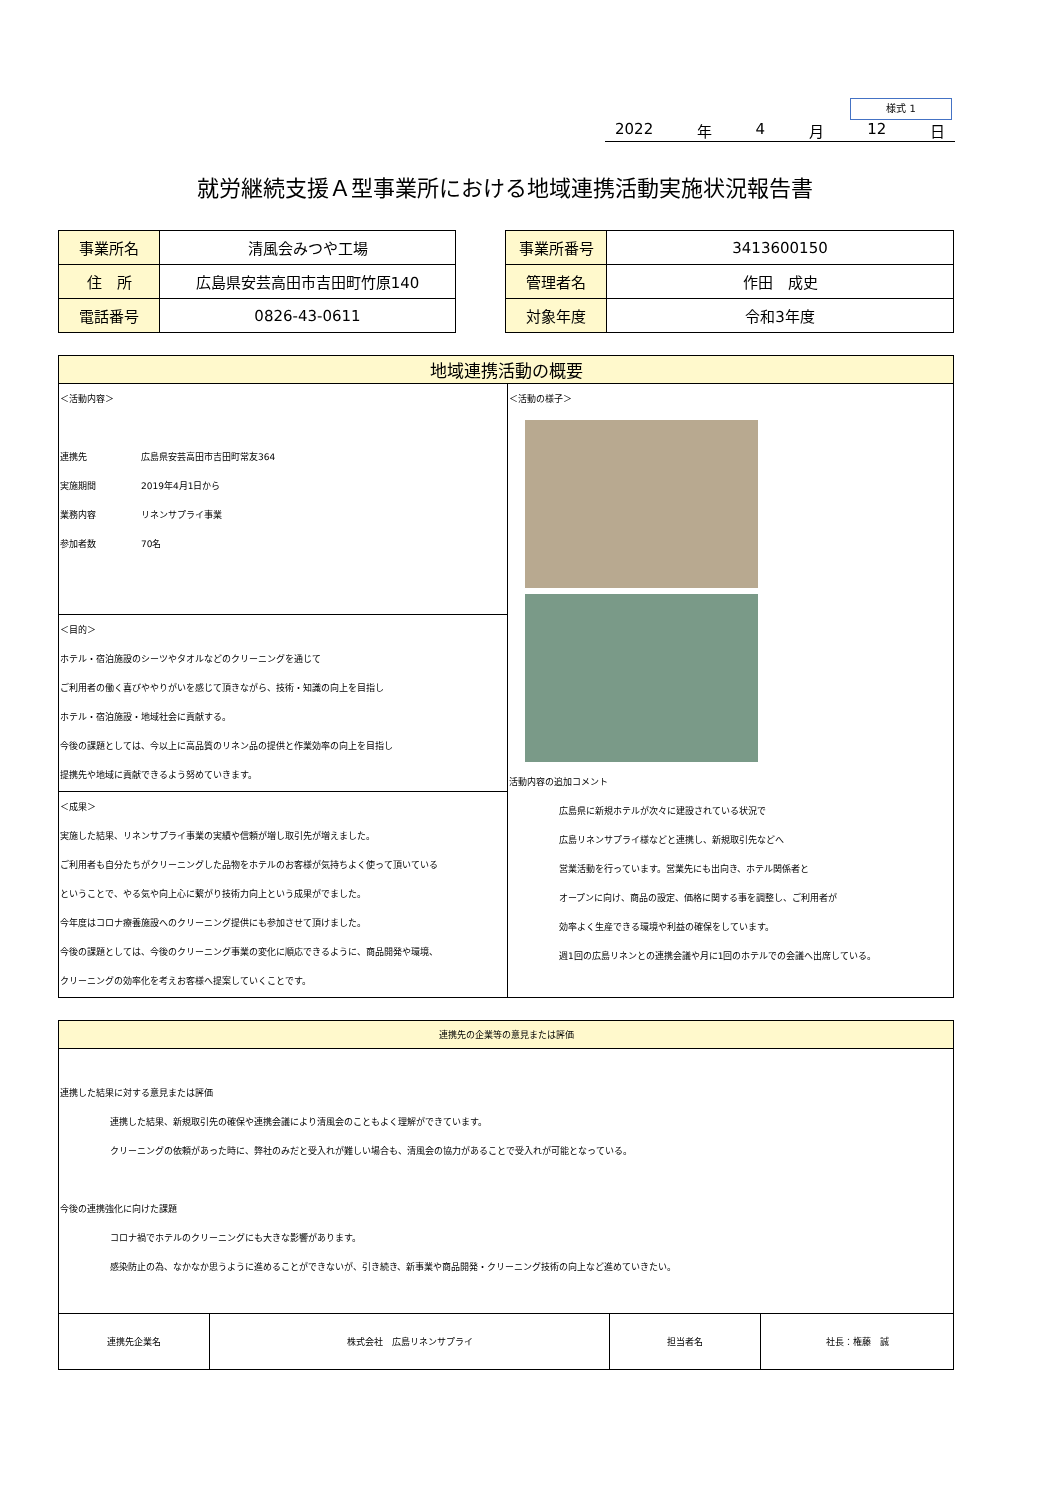様式 1
2022 年 4 月 12 日
就労継続支援Ａ型事業所における地域連携活動実施状況報告書
| 事業所名 | 清風会みつや工場 |
| 住 所 | 広島県安芸高田市吉田町竹原140 |
| 電話番号 | 0826-43-0611 |
| 事業所番号 | 3413600150 |
| 管理者名 | 作田 成史 |
| 対象年度 | 令和3年度 |
| 地域連携活動の概要 | |
| --- | --- |
| ＜活動内容＞ 連携先 広島県安芸高田市吉田町常友364 実施期間 2019年4月1日から 業務内容 リネンサプライ事業 参加者数 70名 | ＜活動の様子＞ 活動内容の追加コメント 広島県に新規ホテルが次々に建設されている状況で 広島リネンサプライ様などと連携し、新規取引先などへ 営業活動を行っています。営業先にも出向き、ホテル関係者と オープンに向け、商品の設定、価格に関する事を調整し、ご利用者が 効率よく生産できる環境や利益の確保をしています。 週1回の広島リネンとの連携会議や月に1回のホテルでの会議へ出席している。 |
| ＜目的＞ ホテル・宿泊施設のシーツやタオルなどのクリーニングを通じて ご利用者の働く喜びややりがいを感じて頂きながら、技術・知識の向上を目指し ホテル・宿泊施設・地域社会に貢献する。 今後の課題としては、今以上に高品質のリネン品の提供と作業効率の向上を目指し 提携先や地域に貢献できるよう努めていきます。 | |
| ＜成果＞ 実施した結果、リネンサプライ事業の実績や信頼が増し取引先が増えました。 ご利用者も自分たちがクリーニングした品物をホテルのお客様が気持ちよく使って頂いている ということで、やる気や向上心に繋がり技術力向上という成果がでました。 今年度はコロナ療養施設へのクリーニング提供にも参加させて頂けました。 今後の課題としては、今後のクリーニング事業の変化に順応できるように、商品開発や環境、 クリーニングの効率化を考えお客様へ提案していくことです。 | |
| 連携先の企業等の意見または評価 | | | |
| --- | --- | --- | --- |
| 連携した結果に対する意見または評価 連携した結果、新規取引先の確保や連携会議により清風会のこともよく理解ができています。 クリーニングの依頼があった時に、弊社のみだと受入れが難しい場合も、清風会の協力があることで受入れが可能となっている。 今後の連携強化に向けた課題 コロナ禍でホテルのクリーニングにも大きな影響があります。 感染防止の為、なかなか思うように進めることができないが、引き続き、新事業や商品開発・クリーニング技術の向上など進めていきたい。 | | | |
| 連携先企業名 | 株式会社 広島リネンサプライ | 担当者名 | 社長：権藤 誠 |